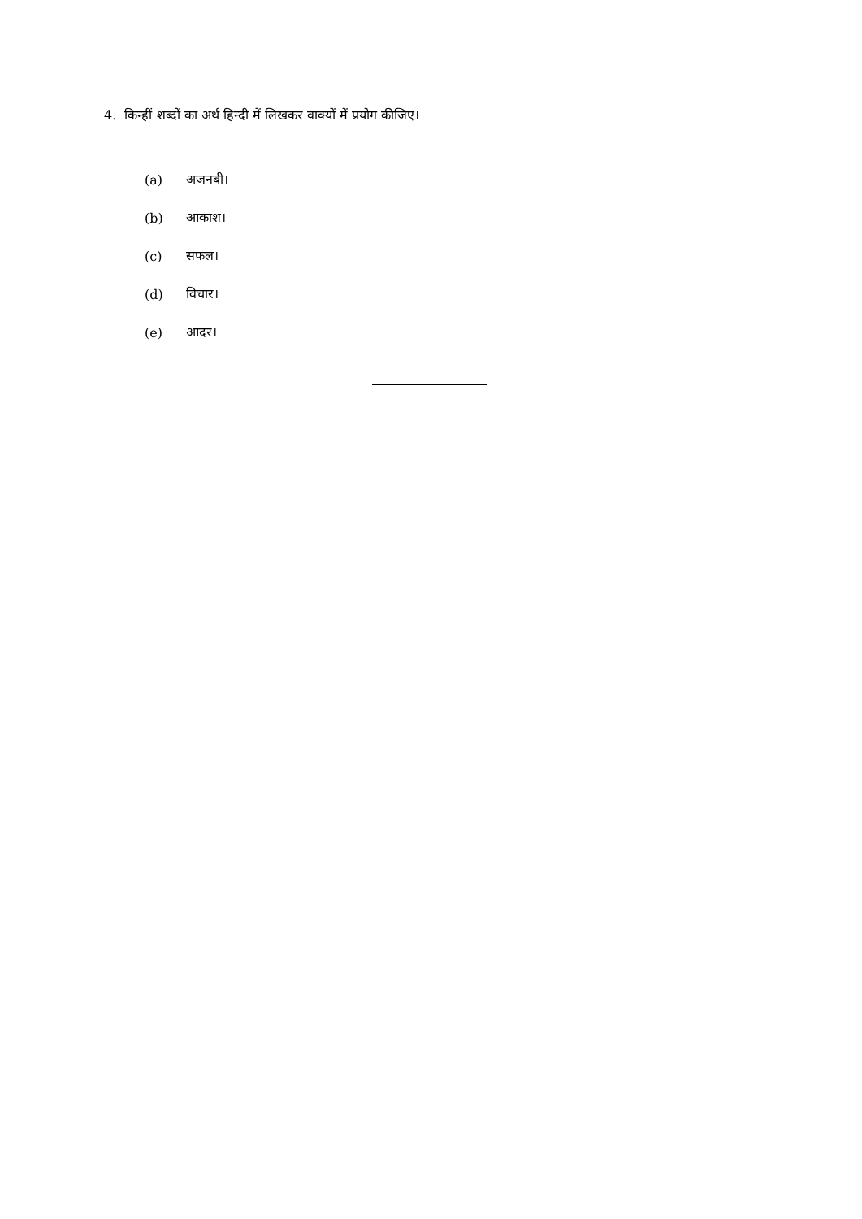4. किन्हीं शब्दों का अर्थ हिन्दी में लिखकर वाक्यों में प्रयोग कीजिए।
(a) अजनबी।
(b) आकाश।
(c) सफल।
(d) विचार।
(e) आदर।